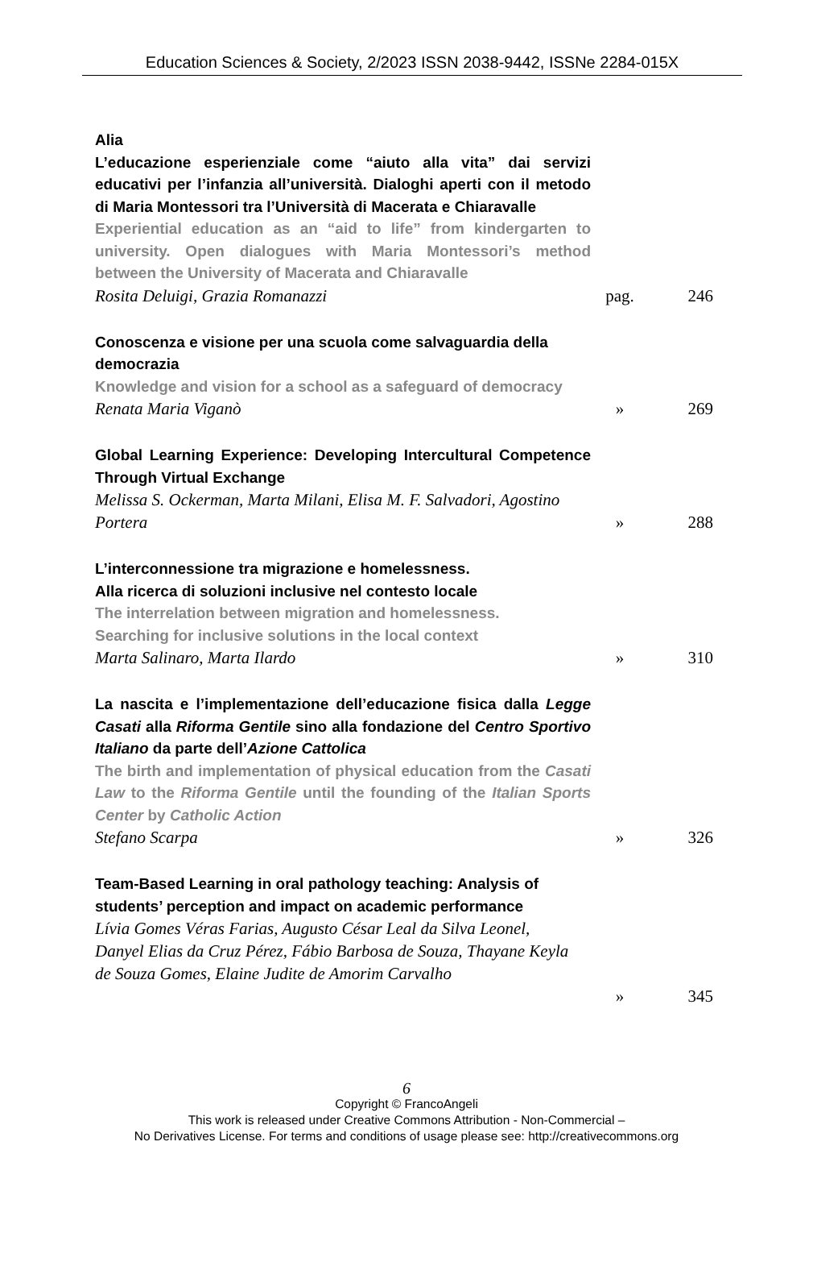Education Sciences & Society, 2/2023 ISSN 2038-9442, ISSNe 2284-015X
Alia
L’educazione esperienziale come “aiuto alla vita” dai servizi educativi per l’infanzia all’università. Dialoghi aperti con il metodo di Maria Montessori tra l’Università di Macerata e Chiaravalle
Experiential education as an “aid to life” from kindergarten to university. Open dialogues with Maria Montessori’s method between the University of Macerata and Chiaravalle
Rosita Deluigi, Grazia Romanazzi
pag. 246
Conoscenza e visione per una scuola come salvaguardia della democrazia
Knowledge and vision for a school as a safeguard of democracy
Renata Maria Viganò
» 269
Global Learning Experience: Developing Intercultural Competence Through Virtual Exchange
Melissa S. Ockerman, Marta Milani, Elisa M. F. Salvadori, Agostino Portera
» 288
L’interconnessione tra migrazione e homelessness.
Alla ricerca di soluzioni inclusive nel contesto locale
The interrelation between migration and homelessness.
Searching for inclusive solutions in the local context
Marta Salinaro, Marta Ilardo
» 310
La nascita e l’implementazione dell’educazione fisica dalla Legge Casati alla Riforma Gentile sino alla fondazione del Centro Sportivo Italiano da parte dell’Azione Cattolica
The birth and implementation of physical education from the Casati Law to the Riforma Gentile until the founding of the Italian Sports Center by Catholic Action
Stefano Scarpa
» 326
Team-Based Learning in oral pathology teaching: Analysis of students’ perception and impact on academic performance
Lívia Gomes Véras Farias, Augusto César Leal da Silva Leonel, Danyel Elias da Cruz Pérez, Fábio Barbosa de Souza, Thayane Keyla de Souza Gomes, Elaine Judite de Amorim Carvalho
» 345
6
Copyright © FrancoAngeli
This work is released under Creative Commons Attribution - Non-Commercial –
No Derivatives License. For terms and conditions of usage please see: http://creativecommons.org